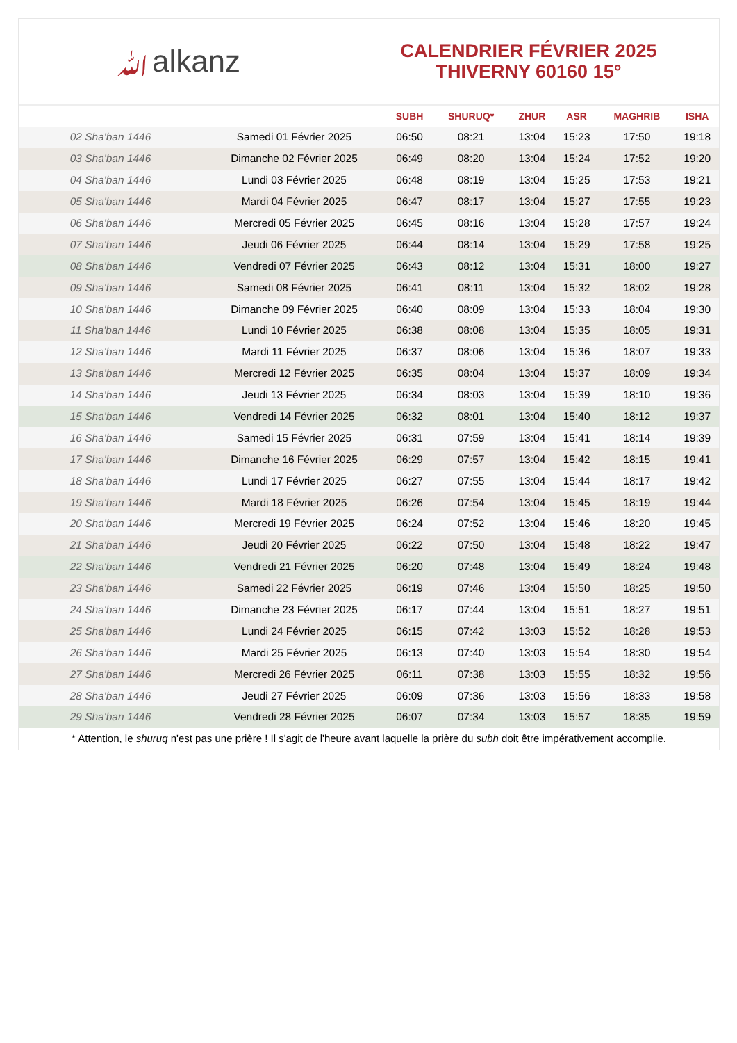ﷲalkanz
CALENDRIER FÉVRIER 2025
THIVERNY 60160 15°
| | | SUBH | SHURUQ* | ZHUR | ASR | MAGHRIB | ISHA |
| --- | --- | --- | --- | --- | --- | --- | --- |
| 02 Sha'ban 1446 | Samedi 01 Février 2025 | 06:50 | 08:21 | 13:04 | 15:23 | 17:50 | 19:18 |
| 03 Sha'ban 1446 | Dimanche 02 Février 2025 | 06:49 | 08:20 | 13:04 | 15:24 | 17:52 | 19:20 |
| 04 Sha'ban 1446 | Lundi 03 Février 2025 | 06:48 | 08:19 | 13:04 | 15:25 | 17:53 | 19:21 |
| 05 Sha'ban 1446 | Mardi 04 Février 2025 | 06:47 | 08:17 | 13:04 | 15:27 | 17:55 | 19:23 |
| 06 Sha'ban 1446 | Mercredi 05 Février 2025 | 06:45 | 08:16 | 13:04 | 15:28 | 17:57 | 19:24 |
| 07 Sha'ban 1446 | Jeudi 06 Février 2025 | 06:44 | 08:14 | 13:04 | 15:29 | 17:58 | 19:25 |
| 08 Sha'ban 1446 | Vendredi 07 Février 2025 | 06:43 | 08:12 | 13:04 | 15:31 | 18:00 | 19:27 |
| 09 Sha'ban 1446 | Samedi 08 Février 2025 | 06:41 | 08:11 | 13:04 | 15:32 | 18:02 | 19:28 |
| 10 Sha'ban 1446 | Dimanche 09 Février 2025 | 06:40 | 08:09 | 13:04 | 15:33 | 18:04 | 19:30 |
| 11 Sha'ban 1446 | Lundi 10 Février 2025 | 06:38 | 08:08 | 13:04 | 15:35 | 18:05 | 19:31 |
| 12 Sha'ban 1446 | Mardi 11 Février 2025 | 06:37 | 08:06 | 13:04 | 15:36 | 18:07 | 19:33 |
| 13 Sha'ban 1446 | Mercredi 12 Février 2025 | 06:35 | 08:04 | 13:04 | 15:37 | 18:09 | 19:34 |
| 14 Sha'ban 1446 | Jeudi 13 Février 2025 | 06:34 | 08:03 | 13:04 | 15:39 | 18:10 | 19:36 |
| 15 Sha'ban 1446 | Vendredi 14 Février 2025 | 06:32 | 08:01 | 13:04 | 15:40 | 18:12 | 19:37 |
| 16 Sha'ban 1446 | Samedi 15 Février 2025 | 06:31 | 07:59 | 13:04 | 15:41 | 18:14 | 19:39 |
| 17 Sha'ban 1446 | Dimanche 16 Février 2025 | 06:29 | 07:57 | 13:04 | 15:42 | 18:15 | 19:41 |
| 18 Sha'ban 1446 | Lundi 17 Février 2025 | 06:27 | 07:55 | 13:04 | 15:44 | 18:17 | 19:42 |
| 19 Sha'ban 1446 | Mardi 18 Février 2025 | 06:26 | 07:54 | 13:04 | 15:45 | 18:19 | 19:44 |
| 20 Sha'ban 1446 | Mercredi 19 Février 2025 | 06:24 | 07:52 | 13:04 | 15:46 | 18:20 | 19:45 |
| 21 Sha'ban 1446 | Jeudi 20 Février 2025 | 06:22 | 07:50 | 13:04 | 15:48 | 18:22 | 19:47 |
| 22 Sha'ban 1446 | Vendredi 21 Février 2025 | 06:20 | 07:48 | 13:04 | 15:49 | 18:24 | 19:48 |
| 23 Sha'ban 1446 | Samedi 22 Février 2025 | 06:19 | 07:46 | 13:04 | 15:50 | 18:25 | 19:50 |
| 24 Sha'ban 1446 | Dimanche 23 Février 2025 | 06:17 | 07:44 | 13:04 | 15:51 | 18:27 | 19:51 |
| 25 Sha'ban 1446 | Lundi 24 Février 2025 | 06:15 | 07:42 | 13:03 | 15:52 | 18:28 | 19:53 |
| 26 Sha'ban 1446 | Mardi 25 Février 2025 | 06:13 | 07:40 | 13:03 | 15:54 | 18:30 | 19:54 |
| 27 Sha'ban 1446 | Mercredi 26 Février 2025 | 06:11 | 07:38 | 13:03 | 15:55 | 18:32 | 19:56 |
| 28 Sha'ban 1446 | Jeudi 27 Février 2025 | 06:09 | 07:36 | 13:03 | 15:56 | 18:33 | 19:58 |
| 29 Sha'ban 1446 | Vendredi 28 Février 2025 | 06:07 | 07:34 | 13:03 | 15:57 | 18:35 | 19:59 |
* Attention, le shuruq n'est pas une prière ! Il s'agit de l'heure avant laquelle la prière du subh doit être impérativement accomplie.